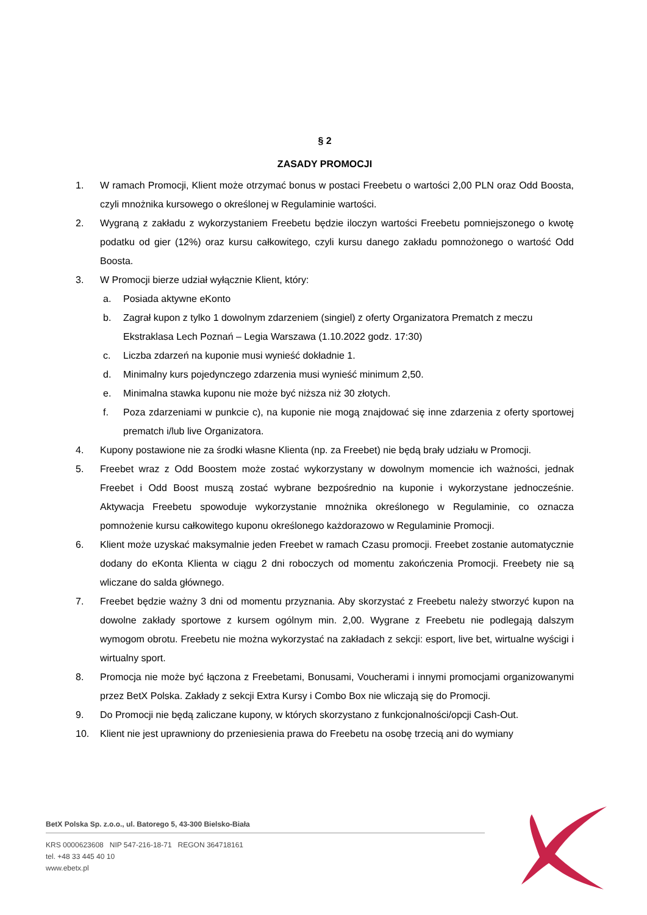§ 2
ZASADY PROMOCJI
1. W ramach Promocji, Klient może otrzymać bonus w postaci Freebetu o wartości 2,00 PLN oraz Odd Boosta, czyli mnożnika kursowego o określonej w Regulaminie wartości.
2. Wygraną z zakładu z wykorzystaniem Freebetu będzie iloczyn wartości Freebetu pomniejszonego o kwotę podatku od gier (12%) oraz kursu całkowitego, czyli kursu danego zakładu pomnożonego o wartość Odd Boosta.
3. W Promocji bierze udział wyłącznie Klient, który:
a. Posiada aktywne eKonto
b. Zagrał kupon z tylko 1 dowolnym zdarzeniem (singiel) z oferty Organizatora Prematch z meczu Ekstraklasa Lech Poznań – Legia Warszawa (1.10.2022 godz. 17:30)
c. Liczba zdarzeń na kuponie musi wynieść dokładnie 1.
d. Minimalny kurs pojedynczego zdarzenia musi wynieść minimum 2,50.
e. Minimalna stawka kuponu nie może być niższa niż 30 złotych.
f. Poza zdarzeniami w punkcie c), na kuponie nie mogą znajdować się inne zdarzenia z oferty sportowej prematch i/lub live Organizatora.
4. Kupony postawione nie za środki własne Klienta (np. za Freebet) nie będą brały udziału w Promocji.
5. Freebet wraz z Odd Boostem może zostać wykorzystany w dowolnym momencie ich ważności, jednak Freebet i Odd Boost muszą zostać wybrane bezpośrednio na kuponie i wykorzystane jednocześnie. Aktywacja Freebetu spowoduje wykorzystanie mnożnika określonego w Regulaminie, co oznacza pomnożenie kursu całkowitego kuponu określonego każdorazowo w Regulaminie Promocji.
6. Klient może uzyskać maksymalnie jeden Freebet w ramach Czasu promocji. Freebet zostanie automatycznie dodany do eKonta Klienta w ciągu 2 dni roboczych od momentu zakończenia Promocji. Freebety nie są wliczane do salda głównego.
7. Freebet będzie ważny 3 dni od momentu przyznania. Aby skorzystać z Freebetu należy stworzyć kupon na dowolne zakłady sportowe z kursem ogólnym min. 2,00. Wygrane z Freebetu nie podlegają dalszym wymogom obrotu. Freebetu nie można wykorzystać na zakładach z sekcji: esport, live bet, wirtualne wyścigi i wirtualny sport.
8. Promocja nie może być łączona z Freebetami, Bonusami, Voucherami i innymi promocjami organizowanymi przez BetX Polska. Zakłady z sekcji Extra Kursy i Combo Box nie wliczają się do Promocji.
9. Do Promocji nie będą zaliczane kupony, w których skorzystano z funkcjonalności/opcji Cash-Out.
10. Klient nie jest uprawniony do przeniesienia prawa do Freebetu na osobę trzecią ani do wymiany
BetX Polska Sp. z.o.o., ul. Batorego 5, 43-300 Bielsko-Biała
KRS 0000623608 NIP 547-216-18-71 REGON 364718161
tel. +48 33 445 40 10
www.ebetx.pl